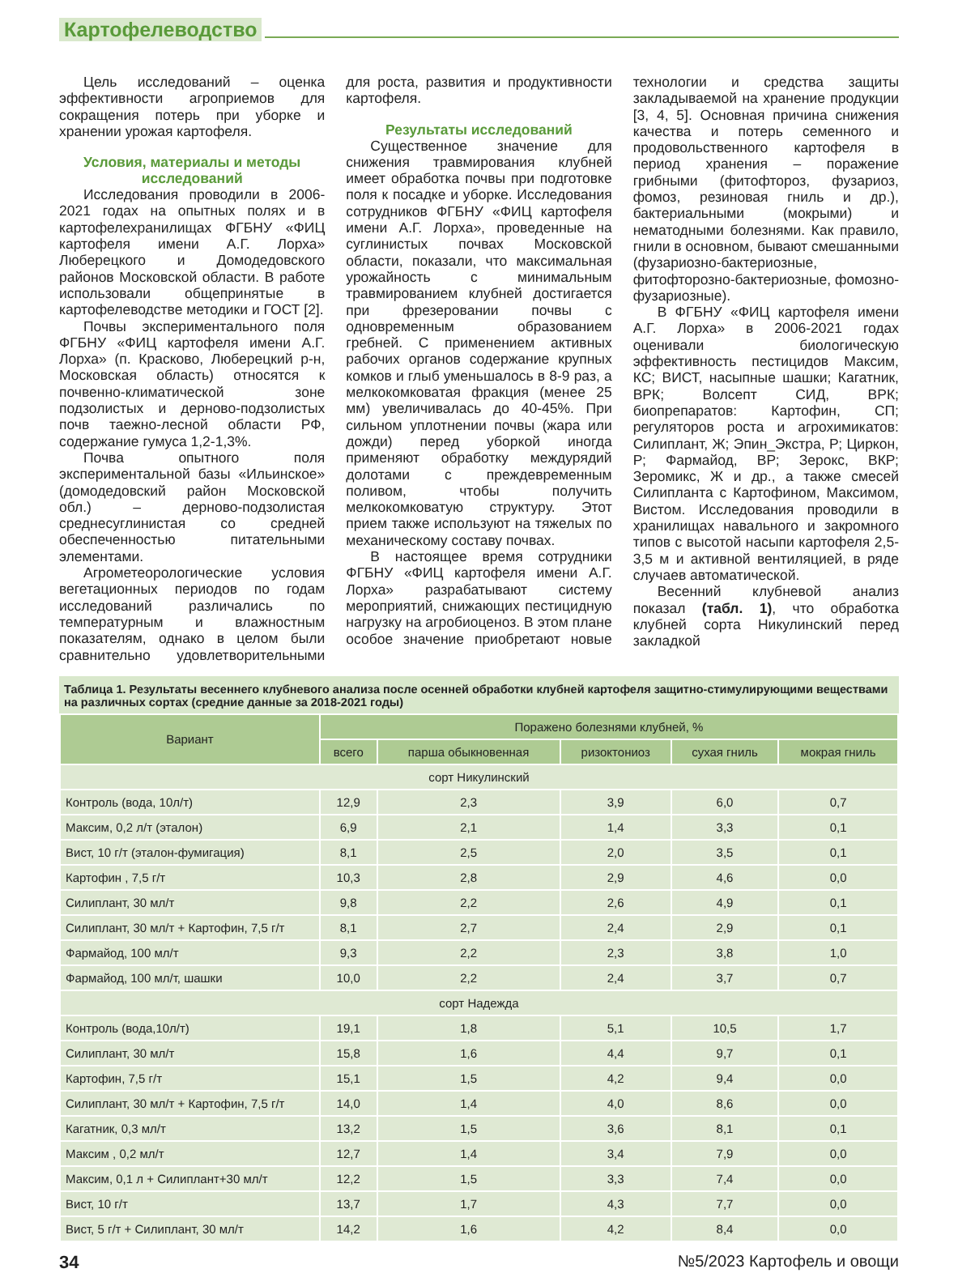Картофелеводство
Цель исследований – оценка эффективности агроприемов для сокращения потерь при уборке и хранении урожая картофеля.
Условия, материалы и методы исследований
Исследования проводили в 2006-2021 годах на опытных полях и в картофелехранилищах ФГБНУ «ФИЦ картофеля имени А.Г. Лорха» Люберецкого и Домодедовского районов Московской области. В работе использовали общепринятые в картофелеводстве методики и ГОСТ [2].
Почвы экспериментального поля ФГБНУ «ФИЦ картофеля имени А.Г. Лорха» (п. Красково, Люберецкий р-н, Московская область) относятся к почвенно-климатической зоне подзолистых и дерново-подзолистых почв таежно-лесной области РФ, содержание гумуса 1,2-1,3%.
Почва опытного поля экспериментальной базы «Ильинское» (домодедовский район Московской обл.) – дерново-подзолистая среднесуглинистая со средней обеспеченностью питательными элементами.
Агрометеорологические условия вегетационных периодов по годам исследований различались по температурным и влажностным показателям, однако в целом были сравнительно удовлетворительными для роста, развития и продуктивности картофеля.
Результаты исследований
Существенное значение для снижения травмирования клубней имеет обработка почвы при подготовке поля к посадке и уборке. Исследования сотрудников ФГБНУ «ФИЦ картофеля имени А.Г. Лорха», проведенные на суглинистых почвах Московской области, показали, что максимальная урожайность с минимальным травмированием клубней достигается при фрезеровании почвы с одновременным образованием гребней. С применением активных рабочих органов содержание крупных комков и глыб уменьшалось в 8-9 раз, а мелкокомковатая фракция (менее 25 мм) увеличивалась до 40-45%. При сильном уплотнении почвы (жара или дожди) перед уборкой иногда применяют обработку междурядий долотами с преждевременным поливом, чтобы получить мелкокомковатую структуру. Этот прием также используют на тяжелых по механическому составу почвах.
В настоящее время сотрудники ФГБНУ «ФИЦ картофеля имени А.Г. Лорха» разрабатывают систему мероприятий, снижающих пестицидную нагрузку на агробиоценоз. В этом плане особое значение приобретают новые технологии и средства защиты закладываемой на хранение продукции [3, 4, 5]. Основная причина снижения качества и потерь семенного и продовольственного картофеля в период хранения – поражение грибными (фитофтороз, фузариоз, фомоз, резиновая гниль и др.), бактериальными (мокрыми) и нематодными болезнями. Как правило, гнили в основном, бывают смешанными (фузариозно-бактериозные, фитофторозно-бактериозные, фомозно-фузариозные).
В ФГБНУ «ФИЦ картофеля имени А.Г. Лорха» в 2006-2021 годах оценивали биологическую эффективность пестицидов Максим, КС; ВИСТ, насыпные шашки; Кагатник, ВРК; Волсепт СИД, ВРК; биопрепаратов: Картофин, СП; регуляторов роста и агрохимикатов: Силиплант, Ж; Эпин_Экстра, Р; Циркон, Р; Фармайод, ВР; Зерокс, ВКР; Зеромикс, Ж и др., а также смесей Силипланта с Картофином, Максимом, Вистом. Исследования проводили в хранилищах навального и закромного типов с высотой насыпи картофеля 2,5-3,5 м и активной вентиляцией, в ряде случаев автоматической.
Весенний клубневой анализ показал (табл. 1), что обработка клубней сорта Никулинский перед закладкой
Таблица 1. Результаты весеннего клубневого анализа после осенней обработки клубней картофеля защитно-стимулирующими веществами на различных сортах (средние данные за 2018-2021 годы)
| Вариант | Поражено болезнями клубней, % | | | | |
| --- | --- | --- | --- | --- | --- |
| | всего | парша обыкновенная | ризоктониоз | сухая гниль | мокрая гниль |
| сорт Никулинский | | | | | |
| Контроль (вода, 10л/т) | 12,9 | 2,3 | 3,9 | 6,0 | 0,7 |
| Максим, 0,2 л/т (эталон) | 6,9 | 2,1 | 1,4 | 3,3 | 0,1 |
| Вист, 10 г/т (эталон-фумигация) | 8,1 | 2,5 | 2,0 | 3,5 | 0,1 |
| Картофин , 7,5 г/т | 10,3 | 2,8 | 2,9 | 4,6 | 0,0 |
| Силиплант, 30 мл/т | 9,8 | 2,2 | 2,6 | 4,9 | 0,1 |
| Силиплант, 30 мл/т + Картофин, 7,5 г/т | 8,1 | 2,7 | 2,4 | 2,9 | 0,1 |
| Фармайод, 100 мл/т | 9,3 | 2,2 | 2,3 | 3,8 | 1,0 |
| Фармайод, 100 мл/т, шашки | 10,0 | 2,2 | 2,4 | 3,7 | 0,7 |
| сорт Надежда | | | | | |
| Контроль (вода,10л/т) | 19,1 | 1,8 | 5,1 | 10,5 | 1,7 |
| Силиплант, 30 мл/т | 15,8 | 1,6 | 4,4 | 9,7 | 0,1 |
| Картофин, 7,5 г/т | 15,1 | 1,5 | 4,2 | 9,4 | 0,0 |
| Силиплант, 30 мл/т + Картофин, 7,5 г/т | 14,0 | 1,4 | 4,0 | 8,6 | 0,0 |
| Кагатник, 0,3 мл/т | 13,2 | 1,5 | 3,6 | 8,1 | 0,1 |
| Максим , 0,2 мл/т | 12,7 | 1,4 | 3,4 | 7,9 | 0,0 |
| Максим, 0,1 л + Силиплант+30 мл/т | 12,2 | 1,5 | 3,3 | 7,4 | 0,0 |
| Вист, 10 г/т | 13,7 | 1,7 | 4,3 | 7,7 | 0,0 |
| Вист, 5 г/т + Силиплант, 30 мл/т | 14,2 | 1,6 | 4,2 | 8,4 | 0,0 |
34 №5/2023 Картофель и овощи